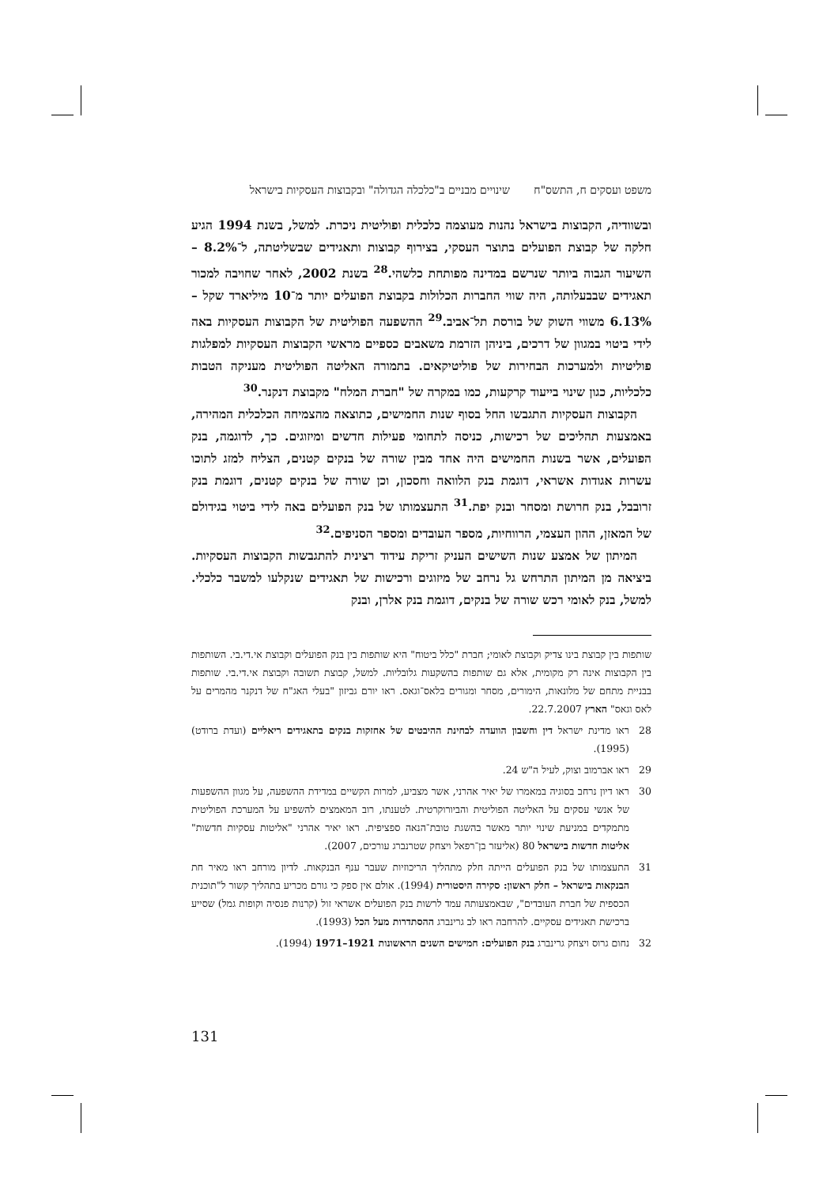משפט ועסקים ח, התשס"ח שינויים מבניים ב"כלכלה הגדולה" ובקבוצות העסקיות בישראל
ובשוודיה, הקבוצות בישראל נהנות מעוצמה כלכלית ופוליטית ניכרת. למשל, בשנת 1994 הגיע חלקה של קבוצת הפועלים בתוצר העסקי, בצירוף קבוצות ותאגידים שבשליטתה, ל־8.2% – השיעור הגבוה ביותר שנרשם במדינה מפותחת כלשהי.<sup>28</sup> בשנת 2002, לאחר שחויבה למכור תאגידים שבבעלותה, היה שווי החברות הכלולות בקבוצת הפועלים יותר מ־10 מיליארד שקל – 6.13% משווי השוק של בורסת תל־אביב.<sup>29</sup> ההשפעה הפוליטית של הקבוצות העסקיות באה לידי ביטוי במגוון של דרכים, ביניהן הזרמת משאבים כספיים מראשי הקבוצות העסקיות למפלגות פוליטיות ולמערכות הבחירות של פוליטיקאים. בתמורה האליטה הפוליטית מעניקה הטבות כלכליות, כגון שינוי בייעוד קרקעות, כמו במקרה של "חברת המלח" מקבוצת דנקנר.<sup>30</sup>
הקבוצות העסקיות התגבשו החל בסוף שנות החמישים, כתוצאה מהצמיחה הכלכלית המהירה, באמצעות תהליכים של רכישות, כניסה לתחומי פעילות חדשים ומיזוגים. כך, לדוגמה, בנק הפועלים, אשר בשנות החמישים היה אחד מבין שורה של בנקים קטנים, הצליח למזג לתוכו עשרות אגודות אשראי, דוגמת בנק הלוואה וחסכון, וכן שורה של בנקים קטנים, דוגמת בנק זרובבל, בנק חרושת ומסחר ובנק יפת.<sup>31</sup> התעצמותו של בנק הפועלים באה לידי ביטוי בגידולם של המאזן, ההון העצמי, הרווחיות, מספר העובדים ומספר הסניפים.<sup>32</sup>
המיתון של אמצע שנות השישים העניק זריקת עידוד רצינית להתגבשות הקבוצות העסקיות. ביציאה מן המיתון התרחש גל נרחב של מיזוגים ורכישות של תאגידים שנקלעו למשבר כלכלי. למשל, בנק לאומי רכש שורה של בנקים, דוגמת בנק אלרן, ובנק
שותפות בין קבוצת בינו צדיק וקבוצת לאומי; חברת "כלל ביטוח" היא שותפות בין בנק הפועלים וקבוצת אי.די.בי. השותפות בין הקבוצות אינה רק מקומית, אלא גם שותפות בהשקעות גלובליות. למשל, קבוצת תשובה וקבוצת אי.די.בי. שותפות בבניית מתחם של מלונאות, הימורים, מסחר ומגורים בלאס־וגאס. ראו יורם גביזון "בעלי האג"ח של דנקנר מהמרים על לאס וגאס" הארץ 22.7.2007.
28 ראו מדינת ישראל דין וחשבון הוועדה לבחינת ההיבטים של אחזקות בנקים בתאגידים ריאליים (ועדת ברודט) (1995).
29 ראו אברמוב וצוק, לעיל ה"ש 24.
30 ראו דיון נרחב בסוגיה במאמרו של יאיר אהרני, אשר מצביע, למרות הקשיים במדידת ההשפעה, על מגוון ההשפעות של אנשי עסקים על האליטה הפוליטית והביורוקרטית. לטענתו, רוב המאמצים להשפיע על המערכת הפוליטית מתמקדים במניעת שינוי יותר מאשר בהשגת טובת־הנאה ספציפית. ראו יאיר אהרני "אליטות עסקיות חדשות" אליטות חדשות בישראל 80 (אליעזר בן־רפאל ויצחק שטרנברג עורכים, 2007).
31 התעצמותו של בנק הפועלים הייתה חלק מתהליך הריכוזיות שעבר ענף הבנקאות. לדיון מורחב ראו מאיר חת הבנקאות בישראל – חלק ראשון: סקירה היסטורית (1994). אולם אין ספק כי גורם מכריע בתהליך קשור ל"תוכנית הכספית של חברת העובדים", שבאמצעותה עמד לרשות בנק הפועלים אשראי זול (קרנות פנסיה וקופות גמל) שסייע ברכישת תאגידים עסקיים. להרחבה ראו לב גרינברג ההסתדרות מעל הכל (1993).
32 נחום גרוס ויצחק גרינברג בנק הפועלים: חמישים השנים הראשונות 1921–1971 (1994).
131